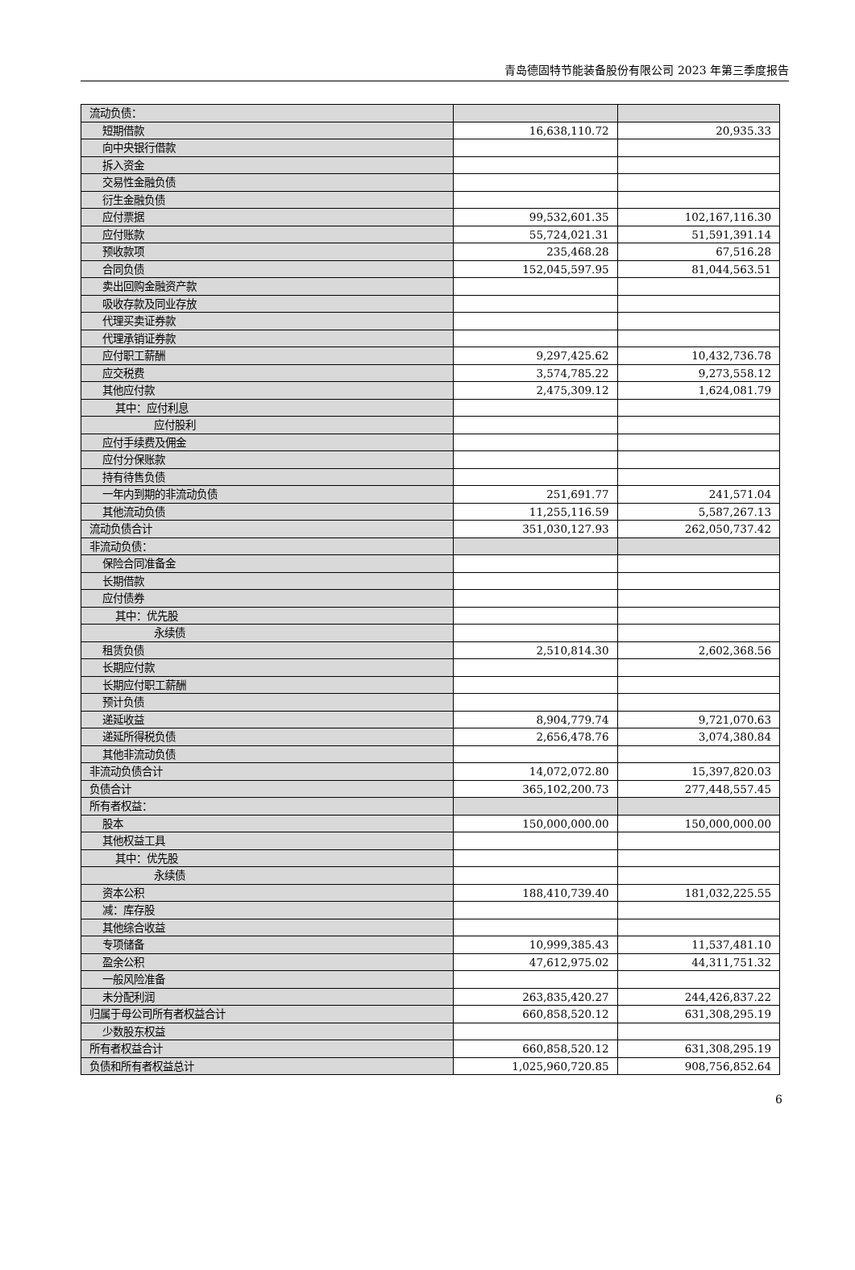青岛德固特节能装备股份有限公司 2023 年第三季度报告
| 流动负债： | | |
| 短期借款 | 16,638,110.72 | 20,935.33 |
| 向中央银行借款 | | |
| 拆入资金 | | |
| 交易性金融负债 | | |
| 衍生金融负债 | | |
| 应付票据 | 99,532,601.35 | 102,167,116.30 |
| 应付账款 | 55,724,021.31 | 51,591,391.14 |
| 预收款项 | 235,468.28 | 67,516.28 |
| 合同负债 | 152,045,597.95 | 81,044,563.51 |
| 卖出回购金融资产款 | | |
| 吸收存款及同业存放 | | |
| 代理买卖证券款 | | |
| 代理承销证券款 | | |
| 应付职工薪酬 | 9,297,425.62 | 10,432,736.78 |
| 应交税费 | 3,574,785.22 | 9,273,558.12 |
| 其他应付款 | 2,475,309.12 | 1,624,081.79 |
| 其中：应付利息 | | |
| 应付股利 | | |
| 应付手续费及佣金 | | |
| 应付分保账款 | | |
| 持有待售负债 | | |
| 一年内到期的非流动负债 | 251,691.77 | 241,571.04 |
| 其他流动负债 | 11,255,116.59 | 5,587,267.13 |
| 流动负债合计 | 351,030,127.93 | 262,050,737.42 |
| 非流动负债： | | |
| 保险合同准备金 | | |
| 长期借款 | | |
| 应付债券 | | |
| 其中：优先股 | | |
| 永续债 | | |
| 租赁负债 | 2,510,814.30 | 2,602,368.56 |
| 长期应付款 | | |
| 长期应付职工薪酬 | | |
| 预计负债 | | |
| 递延收益 | 8,904,779.74 | 9,721,070.63 |
| 递延所得税负债 | 2,656,478.76 | 3,074,380.84 |
| 其他非流动负债 | | |
| 非流动负债合计 | 14,072,072.80 | 15,397,820.03 |
| 负债合计 | 365,102,200.73 | 277,448,557.45 |
| 所有者权益： | | |
| 股本 | 150,000,000.00 | 150,000,000.00 |
| 其他权益工具 | | |
| 其中：优先股 | | |
| 永续债 | | |
| 资本公积 | 188,410,739.40 | 181,032,225.55 |
| 减：库存股 | | |
| 其他综合收益 | | |
| 专项储备 | 10,999,385.43 | 11,537,481.10 |
| 盈余公积 | 47,612,975.02 | 44,311,751.32 |
| 一般风险准备 | | |
| 未分配利润 | 263,835,420.27 | 244,426,837.22 |
| 归属于母公司所有者权益合计 | 660,858,520.12 | 631,308,295.19 |
| 少数股东权益 | | |
| 所有者权益合计 | 660,858,520.12 | 631,308,295.19 |
| 负债和所有者权益总计 | 1,025,960,720.85 | 908,756,852.64 |
6